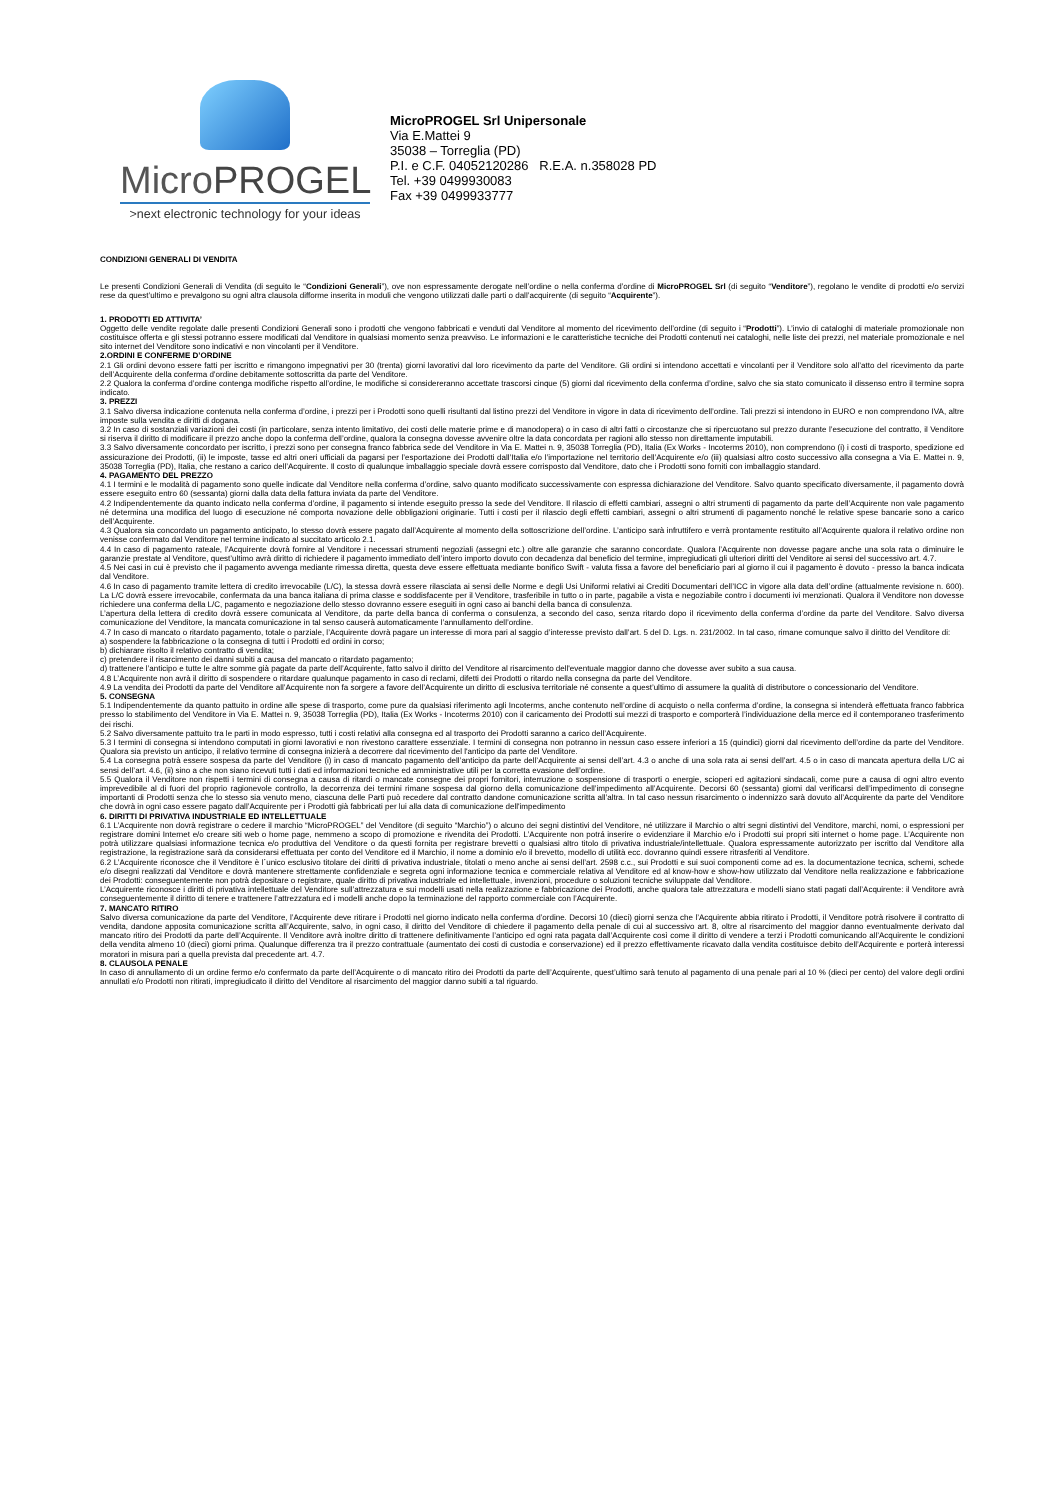MicroPROGEL
>next electronic technology for your ideas
MicroPROGEL Srl Unipersonale
Via E.Mattei 9
35038 – Torreglia (PD)
P.I. e C.F. 04052120286 R.E.A. n.358028 PD
Tel. +39 0499930083
Fax +39 0499933777
CONDIZIONI GENERALI DI VENDITA
Le presenti Condizioni Generali di Vendita (di seguito le “Condizioni Generali”), ove non espressamente derogate nell’ordine o nella conferma d’ordine di MicroPROGEL Srl (di seguito “Venditore”), regolano le vendite di prodotti e/o servizi rese da quest’ultimo e prevalgono su ogni altra clausola difforme inserita in moduli che vengono utilizzati dalle parti o dall’acquirente (di seguito “Acquirente”).
1. PRODOTTI ED ATTIVITA’
Oggetto delle vendite regolate dalle presenti Condizioni Generali sono i prodotti che vengono fabbricati e venduti dal Venditore al momento del ricevimento dell’ordine (di seguito i “Prodotti”). L’invio di cataloghi di materiale promozionale non costituisce offerta e gli stessi potranno essere modificati dal Venditore in qualsiasi momento senza preavviso. Le informazioni e le caratteristiche tecniche dei Prodotti contenuti nei cataloghi, nelle liste dei prezzi, nel materiale promozionale e nel sito internet del Venditore sono indicativi e non vincolanti per il Venditore.
2.ORDINI E CONFERME D’ORDINE
2.1 Gli ordini devono essere fatti per iscritto e rimangono impegnativi per 30 (trenta) giorni lavorativi dal loro ricevimento da parte del Venditore. Gli ordini si intendono accettati e vincolanti per il Venditore solo all’atto del ricevimento da parte dell’Acquirente della conferma d’ordine debitamente sottoscritta da parte del Venditore.
2.2 Qualora la conferma d’ordine contenga modifiche rispetto all’ordine, le modifiche si considereranno accettate trascorsi cinque (5) giorni dal ricevimento della conferma d’ordine, salvo che sia stato comunicato il dissenso entro il termine sopra indicato.
3. PREZZI
3.1 Salvo diversa indicazione contenuta nella conferma d’ordine, i prezzi per i Prodotti sono quelli risultanti dal listino prezzi del Venditore in vigore in data di ricevimento dell’ordine. Tali prezzi si intendono in EURO e non comprendono IVA, altre imposte sulla vendita e diritti di dogana.
3.2 In caso di sostanziali variazioni dei costi (in particolare, senza intento limitativo, dei costi delle materie prime e di manodopera) o in caso di altri fatti o circostanze che si ripercuotano sul prezzo durante l’esecuzione del contratto, il Venditore si riserva il diritto di modificare il prezzo anche dopo la conferma dell’ordine, qualora la consegna dovesse avvenire oltre la data concordata per ragioni allo stesso non direttamente imputabili.
3.3 Salvo diversamente concordato per iscritto, i prezzi sono per consegna franco fabbrica sede del Venditore in Via E. Mattei n. 9, 35038 Torreglia (PD), Italia (Ex Works - Incoterms 2010), non comprendono (i) i costi di trasporto, spedizione ed assicurazione dei Prodotti, (ii) le imposte, tasse ed altri oneri ufficiali da pagarsi per l’esportazione dei Prodotti dall’Italia e/o l’importazione nel territorio dell’Acquirente e/o (iii) qualsiasi altro costo successivo alla consegna a Via E. Mattei n. 9, 35038 Torreglia (PD), Italia, che restano a carico dell’Acquirente. Il costo di qualunque imballaggio speciale dovrà essere corrisposto dal Venditore, dato che i Prodotti sono forniti con imballaggio standard.
4. PAGAMENTO DEL PREZZO
4.1 I termini e le modalità di pagamento sono quelle indicate dal Venditore nella conferma d’ordine, salvo quanto modificato successivamente con espressa dichiarazione del Venditore. Salvo quanto specificato diversamente, il pagamento dovrà essere eseguito entro 60 (sessanta) giorni dalla data della fattura inviata da parte del Venditore.
4.2 Indipendentemente da quanto indicato nella conferma d’ordine, il pagamento si intende eseguito presso la sede del Venditore. Il rilascio di effetti cambiari, assegni o altri strumenti di pagamento da parte dell’Acquirente non vale pagamento né determina una modifica del luogo di esecuzione né comporta novazione delle obbligazioni originarie. Tutti i costi per il rilascio degli effetti cambiari, assegni o altri strumenti di pagamento nonché le relative spese bancarie sono a carico dell’Acquirente.
4.3 Qualora sia concordato un pagamento anticipato, lo stesso dovrà essere pagato dall’Acquirente al momento della sottoscrizione dell’ordine. L’anticipo sarà infruttifero e verrà prontamente restituito all’Acquirente qualora il relativo ordine non venisse confermato dal Venditore nel termine indicato al succitato articolo 2.1.
4.4 In caso di pagamento rateale, l’Acquirente dovrà fornire al Venditore i necessari strumenti negoziali (assegni etc.) oltre alle garanzie che saranno concordate. Qualora l’Acquirente non dovesse pagare anche una sola rata o diminuire le garanzie prestate al Venditore, quest’ultimo avrà diritto di richiedere il pagamento immediato dell’intero importo dovuto con decadenza dal beneficio del termine, impregiudicati gli ulteriori diritti del Venditore ai sensi del successivo art. 4.7.
4.5 Nei casi in cui è previsto che il pagamento avvenga mediante rimessa diretta, questa deve essere effettuata mediante bonifico Swift - valuta fissa a favore del beneficiario pari al giorno il cui il pagamento è dovuto - presso la banca indicata dal Venditore.
4.6 In caso di pagamento tramite lettera di credito irrevocabile (L/C), la stessa dovrà essere rilasciata ai sensi delle Norme e degli Usi Uniformi relativi ai Crediti Documentari dell’ICC in vigore alla data dell’ordine (attualmente revisione n. 600). La L/C dovrà essere irrevocabile, confermata da una banca italiana di prima classe e soddisfacente per il Venditore, trasferibile in tutto o in parte, pagabile a vista e negoziabile contro i documenti ivi menzionati. Qualora il Venditore non dovesse richiedere una conferma della L/C, pagamento e negoziazione dello stesso dovranno essere eseguiti in ogni caso ai banchi della banca di consulenza.
L’apertura della lettera di credito dovrà essere comunicata al Venditore, da parte della banca di conferma o consulenza, a secondo del caso, senza ritardo dopo il ricevimento della conferma d’ordine da parte del Venditore. Salvo diversa comunicazione del Venditore, la mancata comunicazione in tal senso causerà automaticamente l’annullamento dell’ordine.
4.7 In caso di mancato o ritardato pagamento, totale o parziale, l’Acquirente dovrà pagare un interesse di mora pari al saggio d’interesse previsto dall’art. 5 del D. Lgs. n. 231/2002. In tal caso, rimane comunque salvo il diritto del Venditore di:
a) sospendere la fabbricazione o la consegna di tutti i Prodotti ed ordini in corso;
b) dichiarare risolto il relativo contratto di vendita;
c) pretendere il risarcimento dei danni subiti a causa del mancato o ritardato pagamento;
d) trattenere l’anticipo e tutte le altre somme già pagate da parte dell’Acquirente, fatto salvo il diritto del Venditore al risarcimento dell'eventuale maggior danno che dovesse aver subito a sua causa.
4.8 L’Acquirente non avrà il diritto di sospendere o ritardare qualunque pagamento in caso di reclami, difetti dei Prodotti o ritardo nella consegna da parte del Venditore.
4.9 La vendita dei Prodotti da parte del Venditore all’Acquirente non fa sorgere a favore dell’Acquirente un diritto di esclusiva territoriale né consente a quest’ultimo di assumere la qualità di distributore o concessionario del Venditore.
5. CONSEGNA
5.1 Indipendentemente da quanto pattuito in ordine alle spese di trasporto, come pure da qualsiasi riferimento agli Incoterms, anche contenuto nell’ordine di acquisto o nella conferma d’ordine, la consegna si intenderà effettuata franco fabbrica presso lo stabilimento del Venditore in Via E. Mattei n. 9, 35038 Torreglia (PD), Italia (Ex Works - Incoterms 2010) con il caricamento dei Prodotti sui mezzi di trasporto e comporterà l’individuazione della merce ed il contemporaneo trasferimento dei rischi.
5.2 Salvo diversamente pattuito tra le parti in modo espresso, tutti i costi relativi alla consegna ed al trasporto dei Prodotti saranno a carico dell’Acquirente.
5.3 I termini di consegna si intendono computati in giorni lavorativi e non rivestono carattere essenziale. I termini di consegna non potranno in nessun caso essere inferiori a 15 (quindici) giorni dal ricevimento dell’ordine da parte del Venditore. Qualora sia previsto un anticipo, il relativo termine di consegna inizierà a decorrere dal ricevimento del l'anticipo da parte del Venditore.
5.4 La consegna potrà essere sospesa da parte del Venditore (i) in caso di mancato pagamento dell’anticipo da parte dell’Acquirente ai sensi dell’art. 4.3 o anche di una sola rata ai sensi dell’art. 4.5 o in caso di mancata apertura della L/C ai sensi dell’art. 4.6, (ii) sino a che non siano ricevuti tutti i dati ed informazioni tecniche ed amministrative utili per la corretta evasione dell’ordine.
5.5 Qualora il Venditore non rispetti i termini di consegna a causa di ritardi o mancate consegne dei propri fornitori, interruzione o sospensione di trasporti o energie, scioperi ed agitazioni sindacali, come pure a causa di ogni altro evento imprevedibile al di fuori del proprio ragionevole controllo, la decorrenza dei termini rimane sospesa dal giorno della comunicazione dell’impedimento all’Acquirente. Decorsi 60 (sessanta) giorni dal verificarsi dell’impedimento di consegne importanti di Prodotti senza che lo stesso sia venuto meno, ciascuna delle Parti può recedere dal contratto dandone comunicazione scritta all’altra. In tal caso nessun risarcimento o indennizzo sarà dovuto all’Acquirente da parte del Venditore che dovrà in ogni caso essere pagato dall’Acquirente per i Prodotti già fabbricati per lui alla data di comunicazione dell'impedimento
6. DIRITTI DI PRIVATIVA INDUSTRIALE ED INTELLETTUALE
6.1 L’Acquirente non dovrà registrare o cedere il marchio “MicroPROGEL” del Venditore (di seguito “Marchio”) o alcuno dei segni distintivi del Venditore, né utilizzare il Marchio o altri segni distintivi del Venditore, marchi, nomi, o espressioni per registrare domini Internet e/o creare siti web o home page, nemmeno a scopo di promozione e rivendita dei Prodotti. L’Acquirente non potrá inserire o evidenziare il Marchio e/o i Prodotti sui propri siti internet o home page. L’Acquirente non potrà utilizzare qualsiasi informazione tecnica e/o produttiva del Venditore o da questi fornita per registrare brevetti o qualsiasi altro titolo di privativa industriale/intellettuale. Qualora espressamente autorizzato per iscritto dal Venditore alla registrazione, la registrazione sarà da considerarsi effettuata per conto del Venditore ed il Marchio, il nome a dominio e/o il brevetto, modello di utilità ecc. dovranno quindi essere ritrasferiti al Venditore.
6.2 L’Acquirente riconosce che il Venditore è l´unico esclusivo titolare dei diritti di privativa industriale, titolati o meno anche ai sensi dell’art. 2598 c.c., sui Prodotti e sui suoi componenti come ad es. la documentazione tecnica, schemi, schede e/o disegni realizzati dal Venditore e dovrà mantenere strettamente confidenziale e segreta ogni informazione tecnica e commerciale relativa al Venditore ed al know-how e show-how utilizzato dal Venditore nella realizzazione e fabbricazione dei Prodotti: conseguentemente non potrà depositare o registrare, quale diritto di privativa industriale ed intellettuale, invenzioni, procedure o soluzioni tecniche sviluppate dal Venditore.
L’Acquirente riconosce i diritti di privativa intellettuale del Venditore sull’attrezzatura e sui modelli usati nella realizzazione e fabbricazione dei Prodotti, anche qualora tale attrezzatura e modelli siano stati pagati dall’Acquirente: il Venditore avrà conseguentemente il diritto di tenere e trattenere l’attrezzatura ed i modelli anche dopo la terminazione del rapporto commerciale con l’Acquirente.
7. MANCATO RITIRO
Salvo diversa comunicazione da parte del Venditore, l’Acquirente deve ritirare i Prodotti nel giorno indicato nella conferma d’ordine. Decorsi 10 (dieci) giorni senza che l’Acquirente abbia ritirato i Prodotti, il Venditore potrà risolvere il contratto di vendita, dandone apposita comunicazione scritta all’Acquirente, salvo, in ogni caso, il diritto del Venditore di chiedere il pagamento della penale di cui al successivo art. 8, oltre al risarcimento del maggior danno eventualmente derivato dal mancato ritiro dei Prodotti da parte dell’Acquirente. Il Venditore avrà inoltre diritto di trattenere definitivamente l’anticipo ed ogni rata pagata dall’Acquirente così come il diritto di vendere a terzi i Prodotti comunicando all’Acquirente le condizioni della vendita almeno 10 (dieci) giorni prima. Qualunque differenza tra il prezzo contrattuale (aumentato dei costi di custodia e conservazione) ed il prezzo effettivamente ricavato dalla vendita costituisce debito dell’Acquirente e porterà interessi moratori in misura pari a quella prevista dal precedente art. 4.7.
8. CLAUSOLA PENALE
In caso di annullamento di un ordine fermo e/o confermato da parte dell’Acquirente o di mancato ritiro dei Prodotti da parte dell’Acquirente, quest’ultimo sarà tenuto al pagamento di una penale pari al 10 % (dieci per cento) del valore degli ordini annullati e/o Prodotti non ritirati, impregiudicato il diritto del Venditore al risarcimento del maggior danno subiti a tal riguardo.